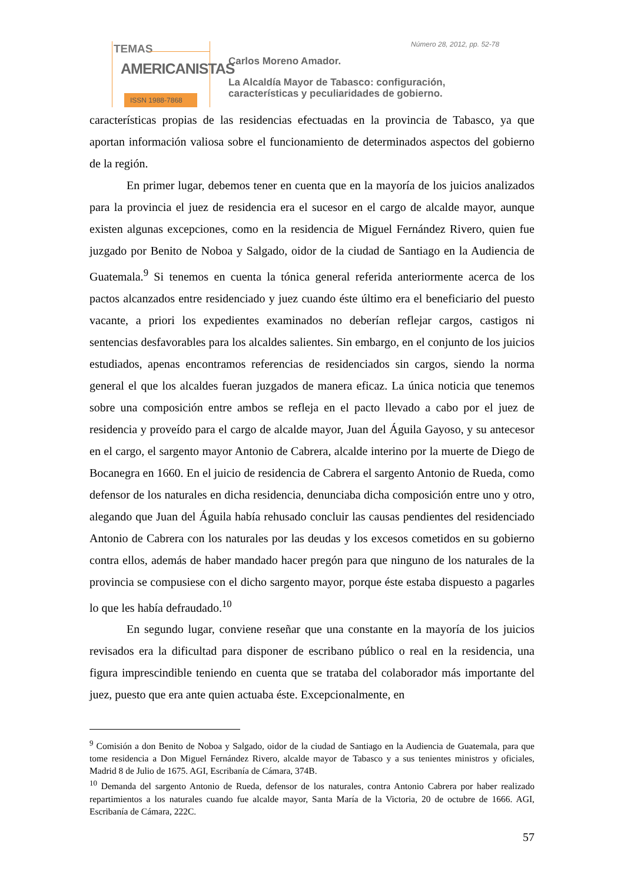TEMAS
AMERICANISTAS
ISSN 1988-7868
Número 28, 2012, pp. 52-78
Carlos Moreno Amador.
La Alcaldía Mayor de Tabasco: configuración,
características y peculiaridades de gobierno.
características propias de las residencias efectuadas en la provincia de Tabasco, ya que aportan información valiosa sobre el funcionamiento de determinados aspectos del gobierno de la región.
En primer lugar, debemos tener en cuenta que en la mayoría de los juicios analizados para la provincia el juez de residencia era el sucesor en el cargo de alcalde mayor, aunque existen algunas excepciones, como en la residencia de Miguel Fernández Rivero, quien fue juzgado por Benito de Noboa y Salgado, oidor de la ciudad de Santiago en la Audiencia de Guatemala.<sup>9</sup> Si tenemos en cuenta la tónica general referida anteriormente acerca de los pactos alcanzados entre residenciado y juez cuando éste último era el beneficiario del puesto vacante, a priori los expedientes examinados no deberían reflejar cargos, castigos ni sentencias desfavorables para los alcaldes salientes. Sin embargo, en el conjunto de los juicios estudiados, apenas encontramos referencias de residenciados sin cargos, siendo la norma general el que los alcaldes fueran juzgados de manera eficaz. La única noticia que tenemos sobre una composición entre ambos se refleja en el pacto llevado a cabo por el juez de residencia y proveído para el cargo de alcalde mayor, Juan del Águila Gayoso, y su antecesor en el cargo, el sargento mayor Antonio de Cabrera, alcalde interino por la muerte de Diego de Bocanegra en 1660. En el juicio de residencia de Cabrera el sargento Antonio de Rueda, como defensor de los naturales en dicha residencia, denunciaba dicha composición entre uno y otro, alegando que Juan del Águila había rehusado concluir las causas pendientes del residenciado Antonio de Cabrera con los naturales por las deudas y los excesos cometidos en su gobierno contra ellos, además de haber mandado hacer pregón para que ninguno de los naturales de la provincia se compusiese con el dicho sargento mayor, porque éste estaba dispuesto a pagarles lo que les había defraudado.<sup>10</sup>
En segundo lugar, conviene reseñar que una constante en la mayoría de los juicios revisados era la dificultad para disponer de escribano público o real en la residencia, una figura imprescindible teniendo en cuenta que se trataba del colaborador más importante del juez, puesto que era ante quien actuaba éste. Excepcionalmente, en
<sup>9</sup> Comisión a don Benito de Noboa y Salgado, oidor de la ciudad de Santiago en la Audiencia de Guatemala, para que tome residencia a Don Miguel Fernández Rivero, alcalde mayor de Tabasco y a sus tenientes ministros y oficiales, Madrid 8 de Julio de 1675. AGI, Escribanía de Cámara, 374B.
<sup>10</sup> Demanda del sargento Antonio de Rueda, defensor de los naturales, contra Antonio Cabrera por haber realizado repartimientos a los naturales cuando fue alcalde mayor, Santa María de la Victoria, 20 de octubre de 1666. AGI, Escribanía de Cámara, 222C.
57